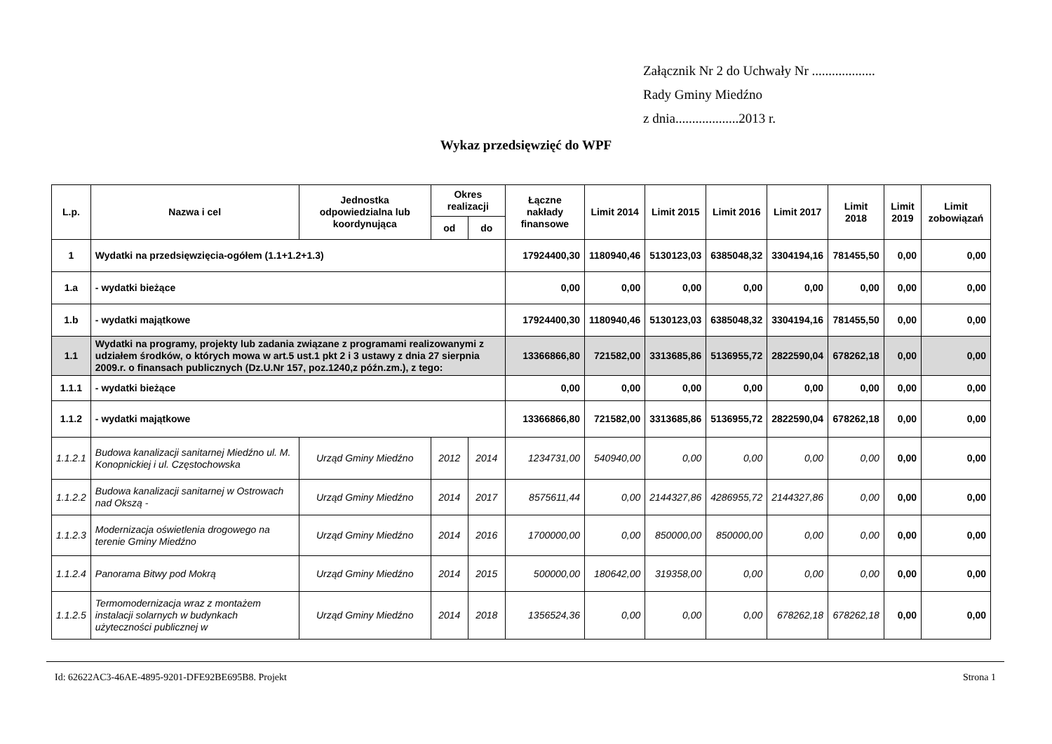Załącznik Nr 2 do Uchwały Nr ...................
Rady Gminy Miedźno
z dnia...................2013 r.
Wykaz przedsięwzięć do WPF
| L.p. | Nazwa i cel | Jednostka odpowiedzialna lub koordynująca | Okres realizacji | | Łączne nakłady finansowe | Limit 2014 | Limit 2015 | Limit 2016 | Limit 2017 | Limit 2018 | Limit 2019 | Limit zobowiązań |
| --- | --- | --- | --- | --- | --- | --- | --- | --- | --- | --- | --- | --- |
| | | | od | do | | | | | | | | |
| 1 | Wydatki na przedsięwzięcia-ogółem (1.1+1.2+1.3) | | | | 17924400,30 | 1180940,46 | 5130123,03 | 6385048,32 | 3304194,16 | 781455,50 | 0,00 | 0,00 |
| 1.a | - wydatki bieżące | | | | 0,00 | 0,00 | 0,00 | 0,00 | 0,00 | 0,00 | 0,00 | 0,00 |
| 1.b | - wydatki majątkowe | | | | 17924400,30 | 1180940,46 | 5130123,03 | 6385048,32 | 3304194,16 | 781455,50 | 0,00 | 0,00 |
| 1.1 | Wydatki na programy, projekty lub zadania związane z programami realizowanymi z udziałem środków, o których mowa w art.5 ust.1 pkt 2 i 3 ustawy z dnia 27 sierpnia 2009.r. o finansach publicznych (Dz.U.Nr 157, poz.1240,z późn.zm.), z tego: | | | | 13366866,80 | 721582,00 | 3313685,86 | 5136955,72 | 2822590,04 | 678262,18 | 0,00 | 0,00 |
| 1.1.1 | - wydatki bieżące | | | | 0,00 | 0,00 | 0,00 | 0,00 | 0,00 | 0,00 | 0,00 | 0,00 |
| 1.1.2 | - wydatki majątkowe | | | | 13366866,80 | 721582,00 | 3313685,86 | 5136955,72 | 2822590,04 | 678262,18 | 0,00 | 0,00 |
| 1.1.2.1 | Budowa kanalizacji sanitarnej Miedźno ul. M. Konopnickiej i ul. Częstochowska | Urząd Gminy Miedźno | 2012 | 2014 | 1234731,00 | 540940,00 | 0,00 | 0,00 | 0,00 | 0,00 | 0,00 | 0,00 |
| 1.1.2.2 | Budowa kanalizacji sanitarnej w Ostrowach nad Okszą - | Urząd Gminy Miedźno | 2014 | 2017 | 8575611,44 | 0,00 | 2144327,86 | 4286955,72 | 2144327,86 | 0,00 | 0,00 | 0,00 |
| 1.1.2.3 | Modernizacja oświetlenia drogowego na terenie Gminy Miedźno | Urząd Gminy Miedźno | 2014 | 2016 | 1700000,00 | 0,00 | 850000,00 | 850000,00 | 0,00 | 0,00 | 0,00 | 0,00 |
| 1.1.2.4 | Panorama Bitwy pod Mokrą | Urząd Gminy Miedźno | 2014 | 2015 | 500000,00 | 180642,00 | 319358,00 | 0,00 | 0,00 | 0,00 | 0,00 | 0,00 |
| 1.1.2.5 | Termomodernizacja wraz z montażem instalacji solarnych w budynkach użyteczności publicznej w | Urząd Gminy Miedźno | 2014 | 2018 | 1356524,36 | 0,00 | 0,00 | 0,00 | 678262,18 | 678262,18 | 0,00 | 0,00 |
Id: 62622AC3-46AE-4895-9201-DFE92BE695B8. Projekt Strona 1